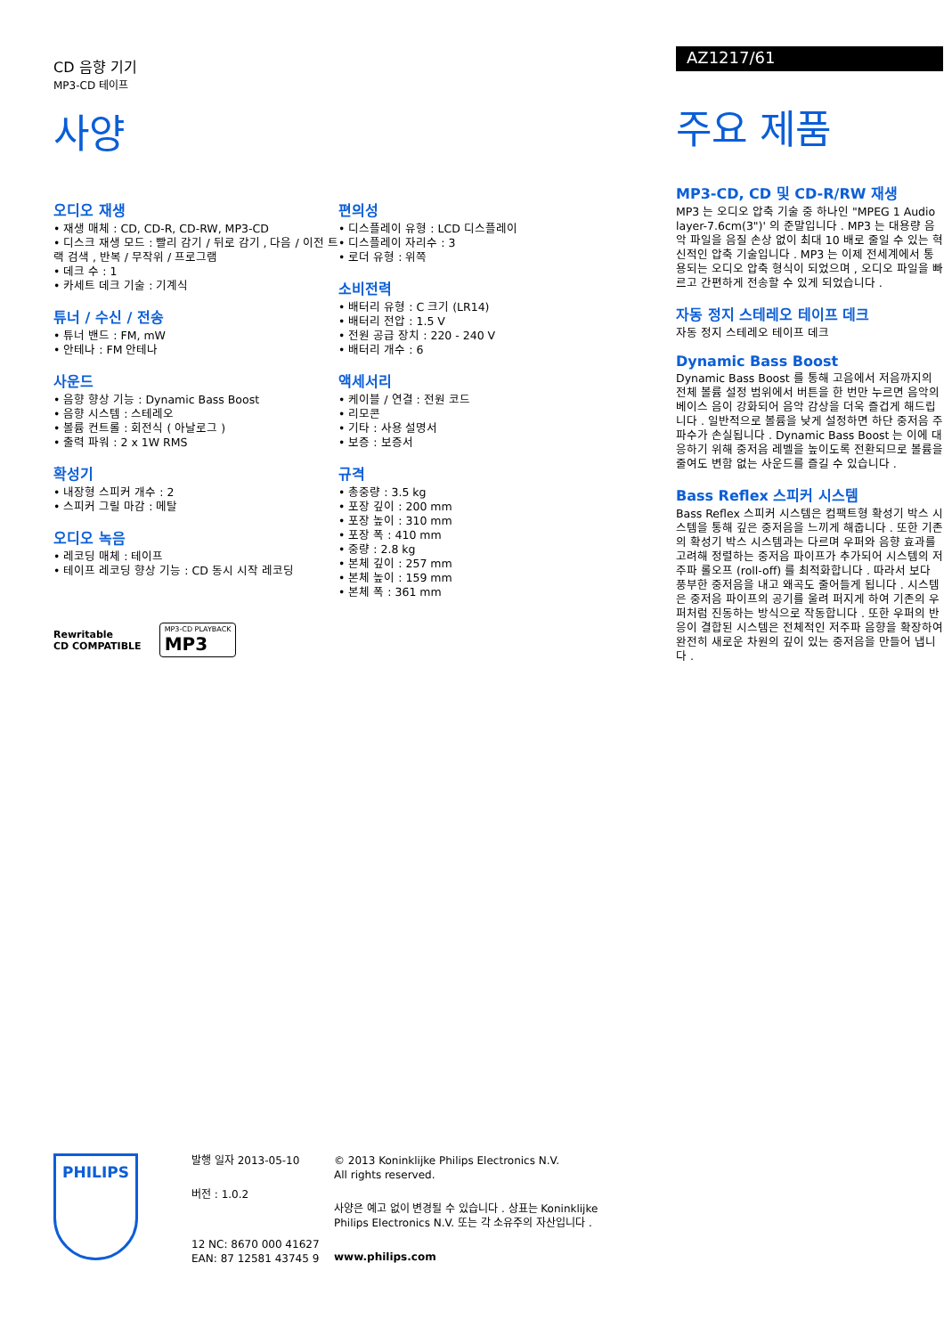CD 음향 기기
MP3-CD 테이프
사양
오디오 재생
• 재생 매체 : CD, CD-R, CD-RW, MP3-CD
• 디스크 재생 모드 : 빨리 감기 / 뒤로 감기 , 다음 / 이전 트랙 검색 , 반복 / 무작위 / 프로그램
• 데크 수 : 1
• 카세트 데크 기술 : 기계식
튜너 / 수신 / 전송
• 튜너 밴드 : FM, mW
• 안테나 : FM 안테나
사운드
• 음향 향상 기능 : Dynamic Bass Boost
• 음향 시스템 : 스테레오
• 볼륨 컨트롤 : 회전식 ( 아날로그 )
• 출력 파워 : 2 x 1W RMS
확성기
• 내장형 스피커 개수 : 2
• 스피커 그릴 마감 : 메탈
오디오 녹음
• 레코딩 매체 : 테이프
• 테이프 레코딩 향상 기능 : CD 동시 시작 레코딩
Rewritable
CD COMPATIBLE
MP3-CD PLAYBACK
MP3
편의성
• 디스플레이 유형 : LCD 디스플레이
• 디스플레이 자리수 : 3
• 로더 유형 : 위쪽
소비전력
• 배터리 유형 : C 크기 (LR14)
• 배터리 전압 : 1.5 V
• 전원 공급 장치 : 220 - 240 V
• 배터리 개수 : 6
액세서리
• 케이블 / 연결 : 전원 코드
• 리모콘
• 기타 : 사용 설명서
• 보증 : 보증서
규격
• 총중량 : 3.5 kg
• 포장 깊이 : 200 mm
• 포장 높이 : 310 mm
• 포장 폭 : 410 mm
• 중량 : 2.8 kg
• 본체 깊이 : 257 mm
• 본체 높이 : 159 mm
• 본체 폭 : 361 mm
AZ1217/61
주요 제품
MP3-CD, CD 및 CD-R/RW 재생
MP3 는 오디오 압축 기술 중 하나인 "MPEG 1 Audio layer-7.6cm(3")' 의 준말입니다 . MP3 는 대용량 음악 파일을 음질 손상 없이 최대 10 배로 줄일 수 있는 혁신적인 압축 기술입니다 . MP3 는 이제 전세계에서 통용되는 오디오 압축 형식이 되었으며 , 오디오 파일을 빠르고 간편하게 전송할 수 있게 되었습니다 .
자동 정지 스테레오 테이프 데크
자동 정지 스테레오 테이프 데크
Dynamic Bass Boost
Dynamic Bass Boost 를 통해 고음에서 저음까지의 전체 볼륨 설정 범위에서 버튼을 한 번만 누르면 음악의 베이스 음이 강화되어 음악 감상을 더욱 즐겁게 해드립니다 . 일반적으로 볼륨을 낮게 설정하면 하단 중저음 주파수가 손실됩니다 . Dynamic Bass Boost 는 이에 대응하기 위해 중저음 레벨을 높이도록 전환되므로 볼륨을 줄여도 변함 없는 사운드를 즐길 수 있습니다 .
Bass Reflex 스피커 시스템
Bass Reflex 스피커 시스템은 컴팩트형 확성기 박스 시스템을 통해 깊은 중저음을 느끼게 해줍니다 . 또한 기존의 확성기 박스 시스템과는 다르며 우퍼와 음향 효과를 고려해 정렬하는 중저음 파이프가 추가되어 시스템의 저주파 롤오프 (roll-off) 를 최적화합니다 . 따라서 보다 풍부한 중저음을 내고 왜곡도 줄어들게 됩니다 . 시스템은 중저음 파이프의 공기를 울려 퍼지게 하여 기존의 우퍼처럼 진동하는 방식으로 작동합니다 . 또한 우퍼의 반응이 결합된 시스템은 전체적인 저주파 음향을 확장하여 완전히 새로운 차원의 깊이 있는 중저음을 만들어 냅니다 .
PHILIPS
발행 일자 2013-05-10
버전 : 1.0.2
12 NC: 8670 000 41627
EAN: 87 12581 43745 9
© 2013 Koninklijke Philips Electronics N.V.
All rights reserved.
사양은 예고 없이 변경될 수 있습니다 . 상표는 Koninklijke Philips Electronics N.V. 또는 각 소유주의 자산입니다 .
www.philips.com